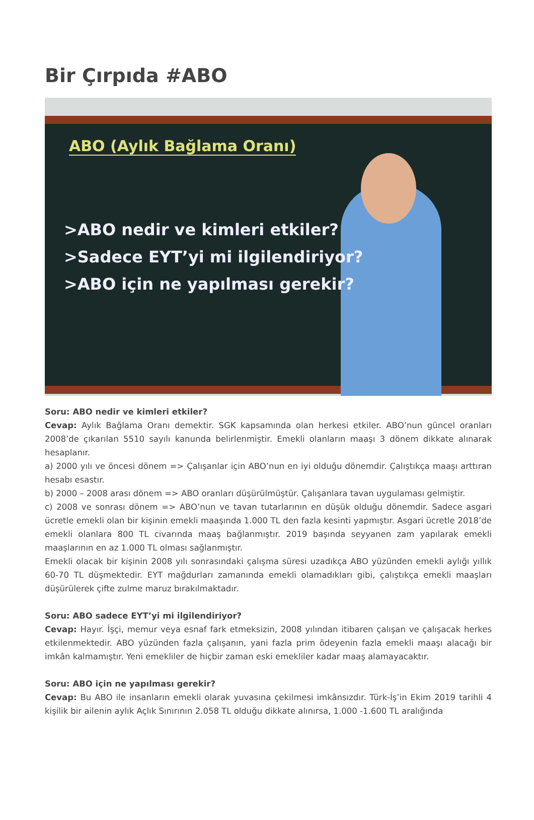Bir Çırpıda #ABO
ABO (Aylık Bağlama Oranı)
>ABO nedir ve kimleri etkiler?
>Sadece EYT’yi mi ilgilendiriyor?
>ABO için ne yapılması gerekir?
Soru: ABO nedir ve kimleri etkiler?
Cevap: Aylık Bağlama Oranı demektir. SGK kapsamında olan herkesi etkiler. ABO’nun güncel oranları 2008’de çıkarılan 5510 sayılı kanunda belirlenmiştir. Emekli olanların maaşı 3 dönem dikkate alınarak hesaplanır.
a) 2000 yılı ve öncesi dönem => Çalışanlar için ABO’nun en iyi olduğu dönemdir. Çalıştıkça maaşı arttıran hesabı esastır.
b) 2000 – 2008 arası dönem => ABO oranları düşürülmüştür. Çalışanlara tavan uygulaması gelmiştir.
c) 2008 ve sonrası dönem => ABO’nun ve tavan tutarlarının en düşük olduğu dönemdir. Sadece asgari ücretle emekli olan bir kişinin emekli maaşında 1.000 TL den fazla kesinti yapmıştır. Asgari ücretle 2018’de emekli olanlara 800 TL civarında maaş bağlanmıştır. 2019 başında seyyanen zam yapılarak emekli maaşlarının en az 1.000 TL olması sağlanmıştır.
Emekli olacak bir kişinin 2008 yılı sonrasındaki çalışma süresi uzadıkça ABO yüzünden emekli aylığı yıllık 60-70 TL düşmektedir. EYT mağdurları zamanında emekli olamadıkları gibi, çalıştıkça emekli maaşları düşürülerek çifte zulme maruz bırakılmaktadır.
Soru: ABO sadece EYT’yi mi ilgilendiriyor?
Cevap: Hayır. İşçi, memur veya esnaf fark etmeksizin, 2008 yılından itibaren çalışan ve çalışacak herkes etkilenmektedir. ABO yüzünden fazla çalışanın, yani fazla prim ödeyenin fazla emekli maaşı alacağı bir imkân kalmamıştır. Yeni emekliler de hiçbir zaman eski emekliler kadar maaş alamayacaktır.
Soru: ABO için ne yapılması gerekir?
Cevap: Bu ABO ile insanların emekli olarak yuvasına çekilmesi imkânsızdır. Türk-İş’in Ekim 2019 tarihli 4 kişilik bir ailenin aylık Açlık Sınırının 2.058 TL olduğu dikkate alınırsa, 1.000 -1.600 TL aralığında